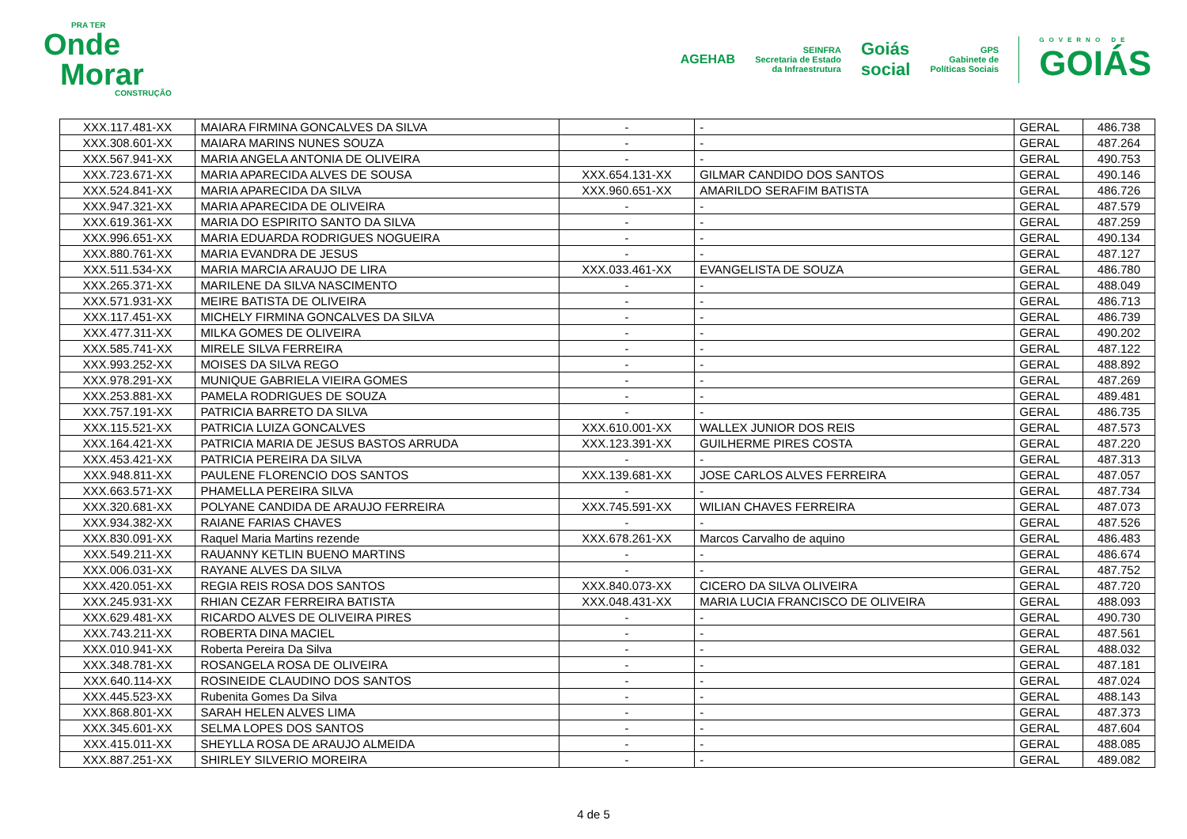PRA TER
Onde
Morar
CONSTRUÇÃO
AGEHAB
SEINFRA
Secretaria de Estado
da Infraestrutura
Goiás
social
GPS
Gabinete de
Políticas Sociais
GOVERNO DE
GOIÁS
| XXX.117.481-XX | MAIARA FIRMINA GONCALVES DA SILVA | - | - | GERAL | 486.738 |
| XXX.308.601-XX | MAIARA MARINS NUNES SOUZA | - | - | GERAL | 487.264 |
| XXX.567.941-XX | MARIA ANGELA ANTONIA DE OLIVEIRA | - | - | GERAL | 490.753 |
| XXX.723.671-XX | MARIA APARECIDA ALVES DE SOUSA | XXX.654.131-XX | GILMAR CANDIDO DOS SANTOS | GERAL | 490.146 |
| XXX.524.841-XX | MARIA APARECIDA DA SILVA | XXX.960.651-XX | AMARILDO SERAFIM BATISTA | GERAL | 486.726 |
| XXX.947.321-XX | MARIA APARECIDA DE OLIVEIRA | - | - | GERAL | 487.579 |
| XXX.619.361-XX | MARIA DO ESPIRITO SANTO DA SILVA | - | - | GERAL | 487.259 |
| XXX.996.651-XX | MARIA EDUARDA RODRIGUES NOGUEIRA | - | - | GERAL | 490.134 |
| XXX.880.761-XX | MARIA EVANDRA DE JESUS | - | - | GERAL | 487.127 |
| XXX.511.534-XX | MARIA MARCIA ARAUJO DE LIRA | XXX.033.461-XX | EVANGELISTA DE SOUZA | GERAL | 486.780 |
| XXX.265.371-XX | MARILENE DA SILVA NASCIMENTO | - | - | GERAL | 488.049 |
| XXX.571.931-XX | MEIRE BATISTA DE OLIVEIRA | - | - | GERAL | 486.713 |
| XXX.117.451-XX | MICHELY FIRMINA GONCALVES DA SILVA | - | - | GERAL | 486.739 |
| XXX.477.311-XX | MILKA GOMES DE OLIVEIRA | - | - | GERAL | 490.202 |
| XXX.585.741-XX | MIRELE SILVA FERREIRA | - | - | GERAL | 487.122 |
| XXX.993.252-XX | MOISES DA SILVA REGO | - | - | GERAL | 488.892 |
| XXX.978.291-XX | MUNIQUE GABRIELA VIEIRA GOMES | - | - | GERAL | 487.269 |
| XXX.253.881-XX | PAMELA RODRIGUES DE SOUZA | - | - | GERAL | 489.481 |
| XXX.757.191-XX | PATRICIA BARRETO DA SILVA | - | - | GERAL | 486.735 |
| XXX.115.521-XX | PATRICIA LUIZA GONCALVES | XXX.610.001-XX | WALLEX JUNIOR DOS REIS | GERAL | 487.573 |
| XXX.164.421-XX | PATRICIA MARIA DE JESUS BASTOS ARRUDA | XXX.123.391-XX | GUILHERME PIRES COSTA | GERAL | 487.220 |
| XXX.453.421-XX | PATRICIA PEREIRA DA SILVA | - | - | GERAL | 487.313 |
| XXX.948.811-XX | PAULENE FLORENCIO DOS SANTOS | XXX.139.681-XX | JOSE CARLOS ALVES FERREIRA | GERAL | 487.057 |
| XXX.663.571-XX | PHAMELLA PEREIRA SILVA | - | - | GERAL | 487.734 |
| XXX.320.681-XX | POLYANE CANDIDA DE ARAUJO FERREIRA | XXX.745.591-XX | WILIAN CHAVES FERREIRA | GERAL | 487.073 |
| XXX.934.382-XX | RAIANE FARIAS CHAVES | - | - | GERAL | 487.526 |
| XXX.830.091-XX | Raquel Maria Martins rezende | XXX.678.261-XX | Marcos Carvalho de aquino | GERAL | 486.483 |
| XXX.549.211-XX | RAUANNY KETLIN BUENO MARTINS | - | - | GERAL | 486.674 |
| XXX.006.031-XX | RAYANE ALVES DA SILVA | - | - | GERAL | 487.752 |
| XXX.420.051-XX | REGIA REIS ROSA DOS SANTOS | XXX.840.073-XX | CICERO DA SILVA OLIVEIRA | GERAL | 487.720 |
| XXX.245.931-XX | RHIAN CEZAR FERREIRA BATISTA | XXX.048.431-XX | MARIA LUCIA FRANCISCO DE OLIVEIRA | GERAL | 488.093 |
| XXX.629.481-XX | RICARDO ALVES DE OLIVEIRA PIRES | - | - | GERAL | 490.730 |
| XXX.743.211-XX | ROBERTA DINA MACIEL | - | - | GERAL | 487.561 |
| XXX.010.941-XX | Roberta Pereira Da Silva | - | - | GERAL | 488.032 |
| XXX.348.781-XX | ROSANGELA ROSA DE OLIVEIRA | - | - | GERAL | 487.181 |
| XXX.640.114-XX | ROSINEIDE CLAUDINO DOS SANTOS | - | - | GERAL | 487.024 |
| XXX.445.523-XX | Rubenita Gomes Da Silva | - | - | GERAL | 488.143 |
| XXX.868.801-XX | SARAH HELEN ALVES LIMA | - | - | GERAL | 487.373 |
| XXX.345.601-XX | SELMA LOPES DOS SANTOS | - | - | GERAL | 487.604 |
| XXX.415.011-XX | SHEYLLA ROSA DE ARAUJO ALMEIDA | - | - | GERAL | 488.085 |
| XXX.887.251-XX | SHIRLEY SILVERIO MOREIRA | - | - | GERAL | 489.082 |
4 de 5